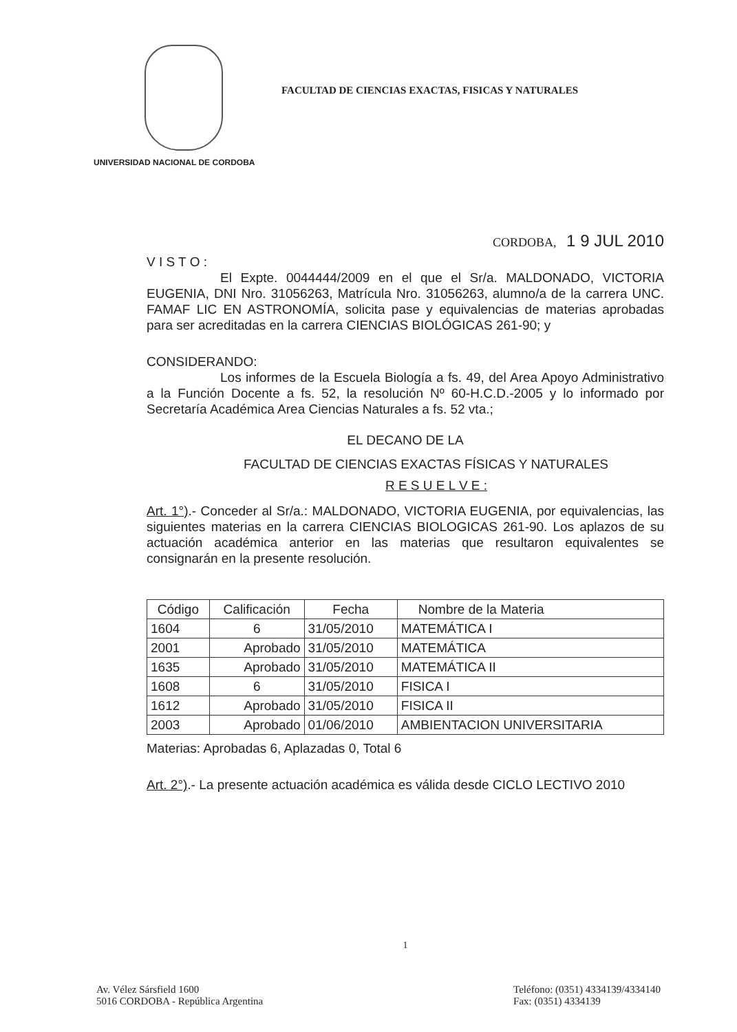FACULTAD DE CIENCIAS EXACTAS, FISICAS Y NATURALES
UNIVERSIDAD NACIONAL DE CORDOBA
CORDOBA, 1 9 JUL 2010
V I S T O :
El Expte. 0044444/2009 en el que el Sr/a. MALDONADO, VICTORIA EUGENIA, DNI Nro. 31056263, Matrícula Nro. 31056263, alumno/a de la carrera UNC. FAMAF LIC EN ASTRONOMÍA, solicita pase y equivalencias de materias aprobadas para ser acreditadas en la carrera CIENCIAS BIOLÓGICAS 261-90; y
CONSIDERANDO:
Los informes de la Escuela Biología a fs. 49, del Area Apoyo Administrativo a la Función Docente a fs. 52, la resolución Nº 60-H.C.D.-2005 y lo informado por Secretaría Académica Area Ciencias Naturales a fs. 52 vta.;
EL DECANO DE LA
FACULTAD DE CIENCIAS EXACTAS FÍSICAS Y NATURALES
R E S U E L V E :
Art. 1°).- Conceder al Sr/a.: MALDONADO, VICTORIA EUGENIA, por equivalencias, las siguientes materias en la carrera CIENCIAS BIOLOGICAS 261-90. Los aplazos de su actuación académica anterior en las materias que resultaron equivalentes se consignarán en la presente resolución.
| Código | Calificación | Fecha | Nombre de la Materia |
| --- | --- | --- | --- |
| 1604 | 6 | 31/05/2010 | MATEMÁTICA I |
| 2001 | Aprobado | 31/05/2010 | MATEMÁTICA |
| 1635 | Aprobado | 31/05/2010 | MATEMÁTICA II |
| 1608 | 6 | 31/05/2010 | FISICA I |
| 1612 | Aprobado | 31/05/2010 | FISICA II |
| 2003 | Aprobado | 01/06/2010 | AMBIENTACION UNIVERSITARIA |
Materias: Aprobadas 6, Aplazadas 0, Total 6
Art. 2°).- La presente actuación académica es válida desde CICLO LECTIVO 2010
1
Av. Vélez Sársfield 1600
5016 CORDOBA - República Argentina
Teléfono: (0351) 4334139/4334140
Fax: (0351) 4334139